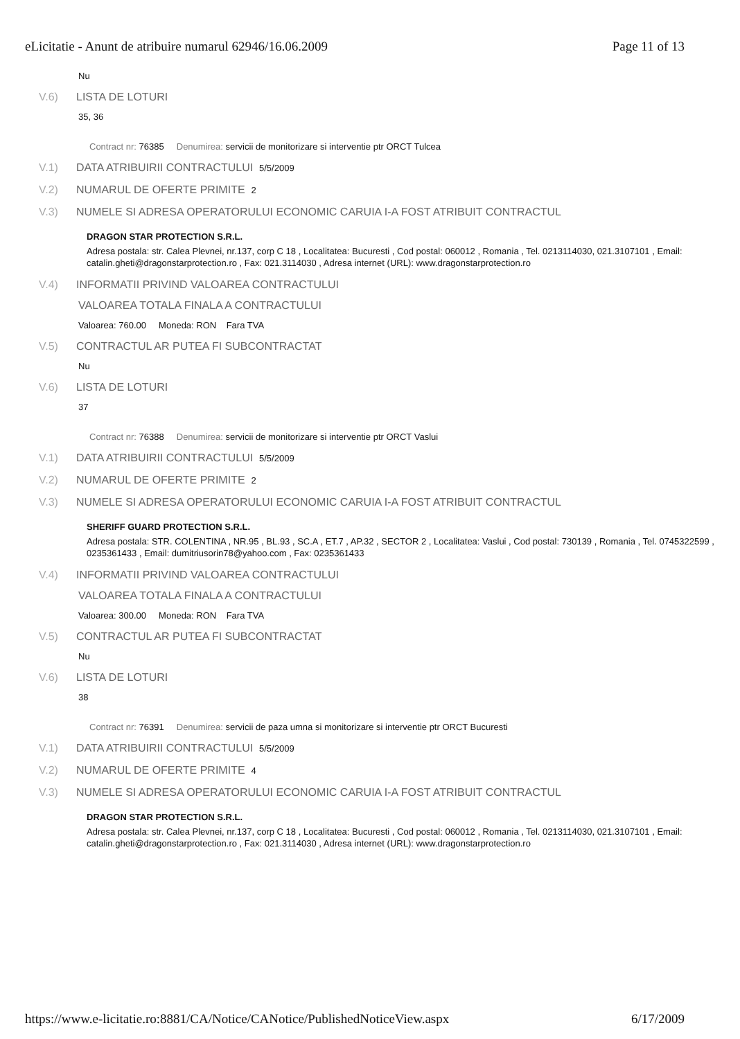eLicitatie - Anunt de atribuire numarul 62946/16.06.2009 Page 11 of 13
Nu
V.6) LISTA DE LOTURI
35, 36
Contract nr: 76385 Denumirea: servicii de monitorizare si interventie ptr ORCT Tulcea
V.1) DATA ATRIBUIRII CONTRACTULUI 5/5/2009
V.2) NUMARUL DE OFERTE PRIMITE 2
V.3) NUMELE SI ADRESA OPERATORULUI ECONOMIC CARUIA I-A FOST ATRIBUIT CONTRACTUL
DRAGON STAR PROTECTION S.R.L.
Adresa postala: str. Calea Plevnei, nr.137, corp C 18 , Localitatea: Bucuresti , Cod postal: 060012 , Romania , Tel. 0213114030, 021.3107101 , Email: catalin.gheti@dragonstarprotection.ro , Fax: 021.3114030 , Adresa internet (URL): www.dragonstarprotection.ro
V.4) INFORMATII PRIVIND VALOAREA CONTRACTULUI
VALOAREA TOTALA FINALA A CONTRACTULUI
Valoarea: 760.00 Moneda: RON Fara TVA
V.5) CONTRACTUL AR PUTEA FI SUBCONTRACTAT
Nu
V.6) LISTA DE LOTURI
37
Contract nr: 76388 Denumirea: servicii de monitorizare si interventie ptr ORCT Vaslui
V.1) DATA ATRIBUIRII CONTRACTULUI 5/5/2009
V.2) NUMARUL DE OFERTE PRIMITE 2
V.3) NUMELE SI ADRESA OPERATORULUI ECONOMIC CARUIA I-A FOST ATRIBUIT CONTRACTUL
SHERIFF GUARD PROTECTION S.R.L.
Adresa postala: STR. COLENTINA , NR.95 , BL.93 , SC.A , ET.7 , AP.32 , SECTOR 2 , Localitatea: Vaslui , Cod postal: 730139 , Romania , Tel. 0745322599 , 0235361433 , Email: dumitriusorin78@yahoo.com , Fax: 0235361433
V.4) INFORMATII PRIVIND VALOAREA CONTRACTULUI
VALOAREA TOTALA FINALA A CONTRACTULUI
Valoarea: 300.00 Moneda: RON Fara TVA
V.5) CONTRACTUL AR PUTEA FI SUBCONTRACTAT
Nu
V.6) LISTA DE LOTURI
38
Contract nr: 76391 Denumirea: servicii de paza umna si monitorizare si interventie ptr ORCT Bucuresti
V.1) DATA ATRIBUIRII CONTRACTULUI 5/5/2009
V.2) NUMARUL DE OFERTE PRIMITE 4
V.3) NUMELE SI ADRESA OPERATORULUI ECONOMIC CARUIA I-A FOST ATRIBUIT CONTRACTUL
DRAGON STAR PROTECTION S.R.L.
Adresa postala: str. Calea Plevnei, nr.137, corp C 18 , Localitatea: Bucuresti , Cod postal: 060012 , Romania , Tel. 0213114030, 021.3107101 , Email: catalin.gheti@dragonstarprotection.ro , Fax: 021.3114030 , Adresa internet (URL): www.dragonstarprotection.ro
https://www.e-licitatie.ro:8881/CA/Notice/CANotice/PublishedNoticeView.aspx 6/17/2009